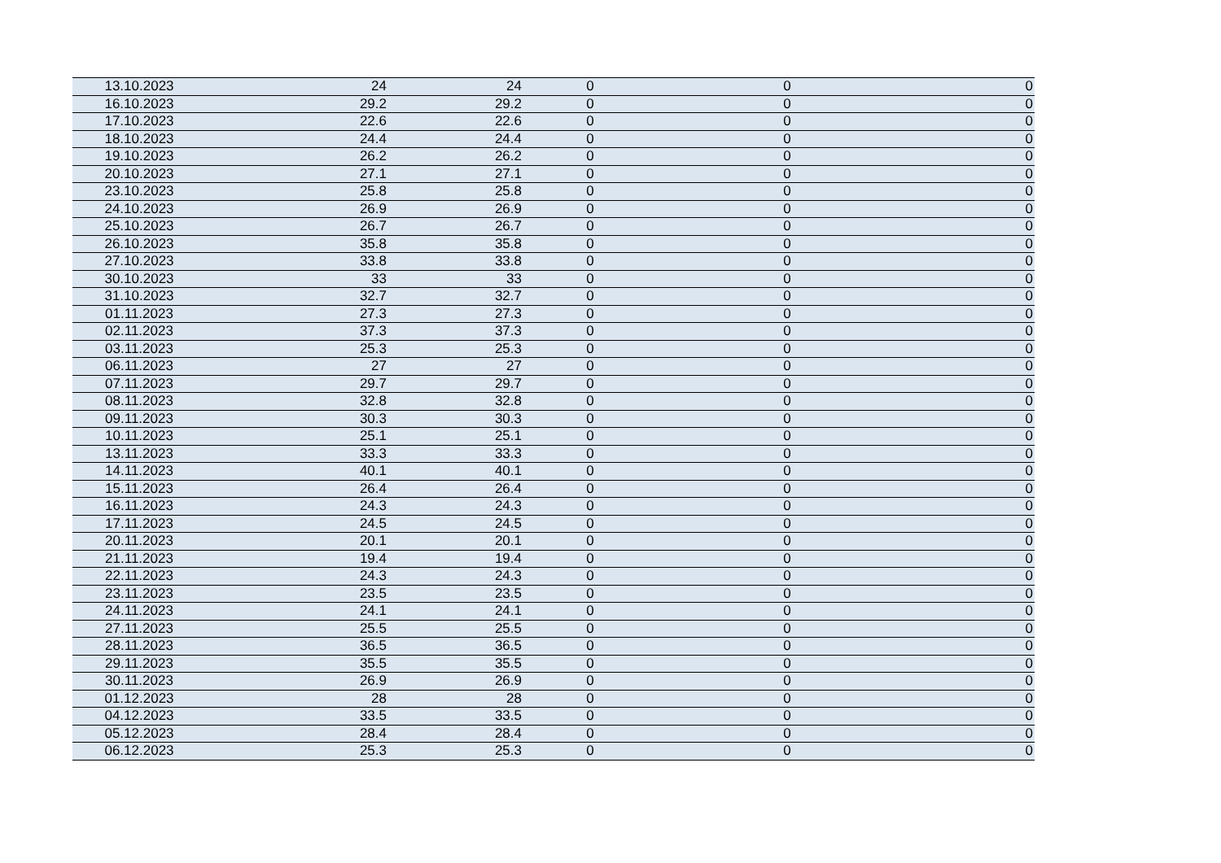| 13.10.2023 | 24 | 24 | 0 | 0 | 0 |
| 16.10.2023 | 29.2 | 29.2 | 0 | 0 | 0 |
| 17.10.2023 | 22.6 | 22.6 | 0 | 0 | 0 |
| 18.10.2023 | 24.4 | 24.4 | 0 | 0 | 0 |
| 19.10.2023 | 26.2 | 26.2 | 0 | 0 | 0 |
| 20.10.2023 | 27.1 | 27.1 | 0 | 0 | 0 |
| 23.10.2023 | 25.8 | 25.8 | 0 | 0 | 0 |
| 24.10.2023 | 26.9 | 26.9 | 0 | 0 | 0 |
| 25.10.2023 | 26.7 | 26.7 | 0 | 0 | 0 |
| 26.10.2023 | 35.8 | 35.8 | 0 | 0 | 0 |
| 27.10.2023 | 33.8 | 33.8 | 0 | 0 | 0 |
| 30.10.2023 | 33 | 33 | 0 | 0 | 0 |
| 31.10.2023 | 32.7 | 32.7 | 0 | 0 | 0 |
| 01.11.2023 | 27.3 | 27.3 | 0 | 0 | 0 |
| 02.11.2023 | 37.3 | 37.3 | 0 | 0 | 0 |
| 03.11.2023 | 25.3 | 25.3 | 0 | 0 | 0 |
| 06.11.2023 | 27 | 27 | 0 | 0 | 0 |
| 07.11.2023 | 29.7 | 29.7 | 0 | 0 | 0 |
| 08.11.2023 | 32.8 | 32.8 | 0 | 0 | 0 |
| 09.11.2023 | 30.3 | 30.3 | 0 | 0 | 0 |
| 10.11.2023 | 25.1 | 25.1 | 0 | 0 | 0 |
| 13.11.2023 | 33.3 | 33.3 | 0 | 0 | 0 |
| 14.11.2023 | 40.1 | 40.1 | 0 | 0 | 0 |
| 15.11.2023 | 26.4 | 26.4 | 0 | 0 | 0 |
| 16.11.2023 | 24.3 | 24.3 | 0 | 0 | 0 |
| 17.11.2023 | 24.5 | 24.5 | 0 | 0 | 0 |
| 20.11.2023 | 20.1 | 20.1 | 0 | 0 | 0 |
| 21.11.2023 | 19.4 | 19.4 | 0 | 0 | 0 |
| 22.11.2023 | 24.3 | 24.3 | 0 | 0 | 0 |
| 23.11.2023 | 23.5 | 23.5 | 0 | 0 | 0 |
| 24.11.2023 | 24.1 | 24.1 | 0 | 0 | 0 |
| 27.11.2023 | 25.5 | 25.5 | 0 | 0 | 0 |
| 28.11.2023 | 36.5 | 36.5 | 0 | 0 | 0 |
| 29.11.2023 | 35.5 | 35.5 | 0 | 0 | 0 |
| 30.11.2023 | 26.9 | 26.9 | 0 | 0 | 0 |
| 01.12.2023 | 28 | 28 | 0 | 0 | 0 |
| 04.12.2023 | 33.5 | 33.5 | 0 | 0 | 0 |
| 05.12.2023 | 28.4 | 28.4 | 0 | 0 | 0 |
| 06.12.2023 | 25.3 | 25.3 | 0 | 0 | 0 |